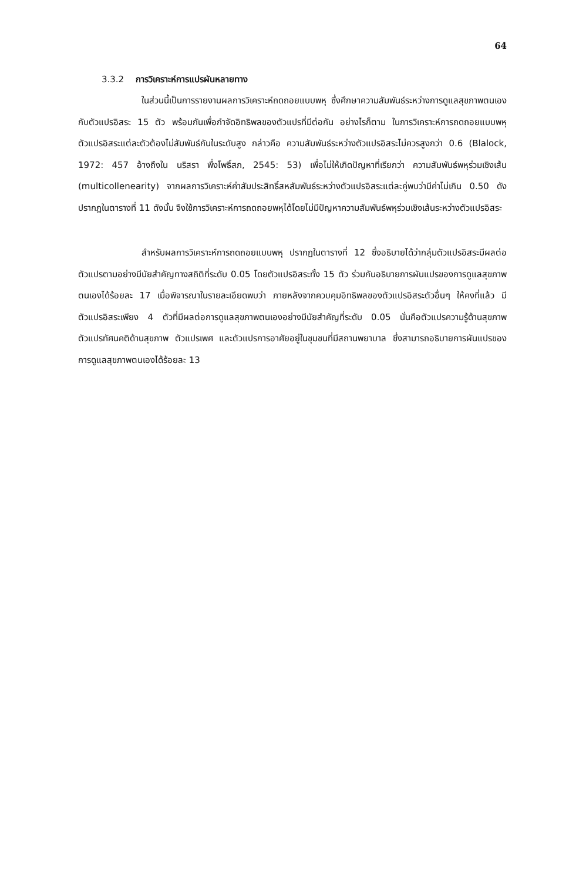64
3.3.2 การวิเคราะห์การแปรผันหลายทาง
ในส่วนนี้เป็นการรายงานผลการวิเคราะห์ถดถอยแบบพหุ ซึ่งศึกษาความสัมพันธ์ระหว่างการดูแลสุขภาพตนเองกับตัวแปรอิสระ 15 ตัว พร้อมกันเพื่อกำจัดอิทธิพลของตัวแปรที่มีต่อกัน อย่างไรก็ตาม ในการวิเคราะห์การถดถอยแบบพหุ ตัวแปรอิสระแต่ละตัวต้องไม่สัมพันธ์กันในระดับสูง กล่าวคือ ความสัมพันธ์ระหว่างตัวแปรอิสระไม่ควรสูงกว่า 0.6 (Blalock, 1972: 457 อ้างถึงใน นริสรา พึ่งโพธิ์สภ, 2545: 53) เพื่อไม่ให้เกิดปัญหาที่เรียกว่า ความสัมพันธ์พหุร่วมเชิงเส้น (multicollenearity) จากผลการวิเคราะห์ค่าสัมประสิทธิ์สหสัมพันธ์ระหว่างตัวแปรอิสระแต่ละคู่พบว่ามีค่าไม่เกิน 0.50 ดังปรากฏในตารางที่ 11 ดังนั้น จึงใช้การวิเคราะห์การถดถอยพหุได้โดยไม่มีปัญหาความสัมพันธ์พหุร่วมเชิงเส้นระหว่างตัวแปรอิสระ
สำหรับผลการวิเคราะห์การถดถอยแบบพหุ ปรากฏในตารางที่ 12 ซึ่งอธิบายได้ว่ากลุ่มตัวแปรอิสระมีผลต่อตัวแปรตามอย่างมีนัยสำคัญทางสถิติที่ระดับ 0.05 โดยตัวแปรอิสระทั้ง 15 ตัว ร่วมกันอธิบายการผันแปรของการดูแลสุขภาพตนเองได้ร้อยละ 17 เมื่อพิจารณาในรายละเอียดพบว่า ภายหลังจากควบคุมอิทธิพลของตัวแปรอิสระตัวอื่นๆ ให้คงที่แล้ว มีตัวแปรอิสระเพียง 4 ตัวที่มีผลต่อการดูแลสุขภาพตนเองอย่างมีนัยสำคัญที่ระดับ 0.05 นั่นคือตัวแปรความรู้ด้านสุขภาพ ตัวแปรทัศนคติด้านสุขภาพ ตัวแปรเพศ และตัวแปรการอาศัยอยู่ในชุมชนที่มีสถานพยาบาล ซึ่งสามารถอธิบายการผันแปรของการดูแลสุขภาพตนเองได้ร้อยละ 13